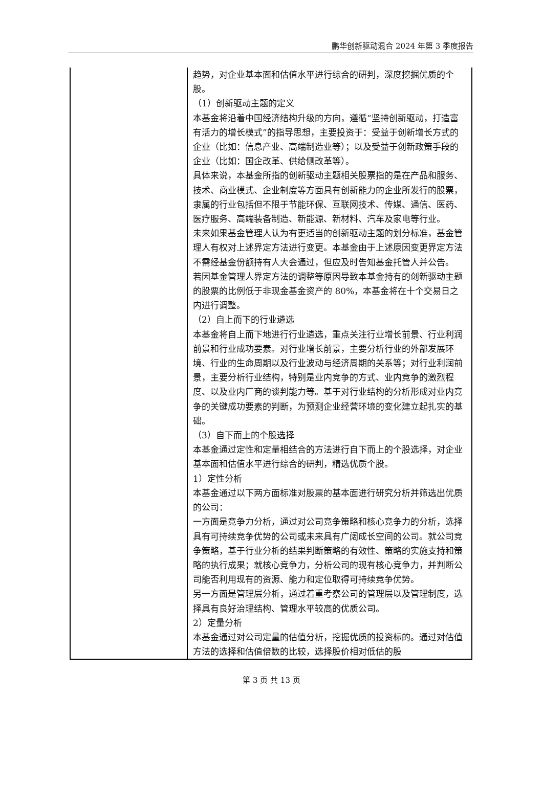鹏华创新驱动混合 2024 年第 3 季度报告
| | 趋势，对企业基本面和估值水平进行综合的研判，深度挖掘优质的个股。 （1）创新驱动主题的定义 本基金将沿着中国经济结构升级的方向，遵循“坚持创新驱动，打造富有活力的增长模式”的指导思想，主要投资于：受益于创新增长方式的企业（比如：信息产业、高端制造业等）；以及受益于创新政策手段的企业（比如：国企改革、供给侧改革等）。 具体来说，本基金所指的创新驱动主题相关股票指的是在产品和服务、技术、商业模式、企业制度等方面具有创新能力的企业所发行的股票，隶属的行业包括但不限于节能环保、互联网技术、传媒、通信、医药、医疗服务、高端装备制造、新能源、新材料、汽车及家电等行业。 未来如果基金管理人认为有更适当的创新驱动主题的划分标准，基金管理人有权对上述界定方法进行变更。本基金由于上述原因变更界定方法不需经基金份额持有人大会通过，但应及时告知基金托管人并公告。 若因基金管理人界定方法的调整等原因导致本基金持有的创新驱动主题的股票的比例低于非现金基金资产的 80%，本基金将在十个交易日之内进行调整。 （2）自上而下的行业遴选 本基金将自上而下地进行行业遴选，重点关注行业增长前景、行业利润前景和行业成功要素。对行业增长前景，主要分析行业的外部发展环境、行业的生命周期以及行业波动与经济周期的关系等；对行业利润前景，主要分析行业结构，特别是业内竞争的方式、业内竞争的激烈程度、以及业内厂商的谈判能力等。基于对行业结构的分析形成对业内竞争的关键成功要素的判断，为预测企业经营环境的变化建立起扎实的基础。 （3）自下而上的个股选择 本基金通过定性和定量相结合的方法进行自下而上的个股选择，对企业基本面和估值水平进行综合的研判，精选优质个股。 1）定性分析 本基金通过以下两方面标准对股票的基本面进行研究分析并筛选出优质的公司： 一方面是竞争力分析，通过对公司竞争策略和核心竞争力的分析，选择具有可持续竞争优势的公司或未来具有广阔成长空间的公司。就公司竞争策略，基于行业分析的结果判断策略的有效性、策略的实施支持和策略的执行成果；就核心竞争力，分析公司的现有核心竞争力，并判断公司能否利用现有的资源、能力和定位取得可持续竞争优势。 另一方面是管理层分析，通过着重考察公司的管理层以及管理制度，选择具有良好治理结构、管理水平较高的优质公司。 2）定量分析 本基金通过对公司定量的估值分析，挖掘优质的投资标的。通过对估值方法的选择和估值倍数的比较，选择股价相对低估的股 |
第 3 页 共 13 页